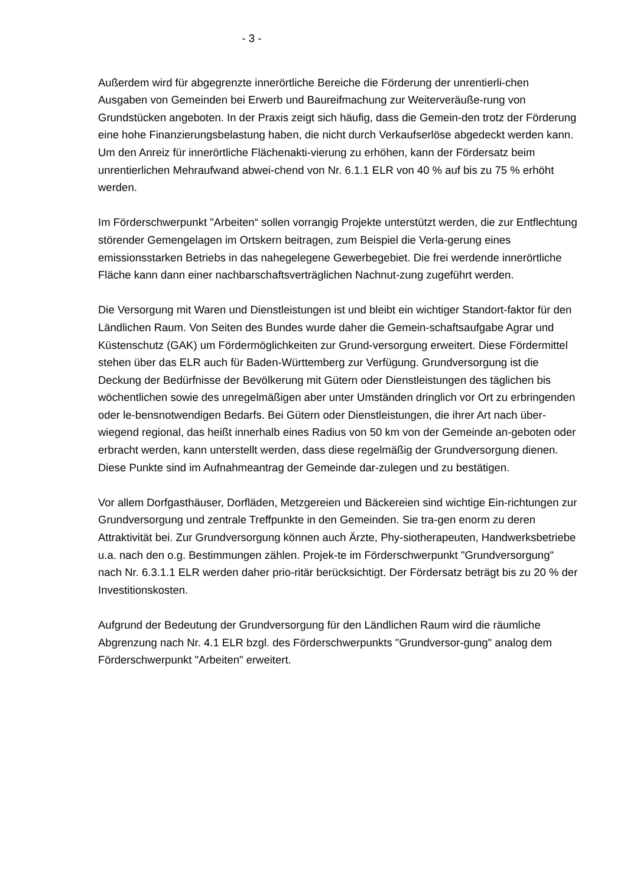- 3 -
Außerdem wird für abgegrenzte innerörtliche Bereiche die Förderung der unrentierli-chen Ausgaben von Gemeinden bei Erwerb und Baureifmachung zur Weiterveräuße-rung von Grundstücken angeboten. In der Praxis zeigt sich häufig, dass die Gemein-den trotz der Förderung eine hohe Finanzierungsbelastung haben, die nicht durch Verkaufserlöse abgedeckt werden kann. Um den Anreiz für innerörtliche Flächenakti-vierung zu erhöhen, kann der Fördersatz beim unrentierlichen Mehraufwand abwei-chend von Nr. 6.1.1 ELR von 40 % auf bis zu 75 % erhöht werden.
Im Förderschwerpunkt "Arbeiten“ sollen vorrangig Projekte unterstützt werden, die zur Entflechtung störender Gemengelagen im Ortskern beitragen, zum Beispiel die Verla-gerung eines emissionsstarken Betriebs in das nahegelegene Gewerbegebiet. Die frei werdende innerörtliche Fläche kann dann einer nachbarschaftsverträglichen Nachnut-zung zugeführt werden.
Die Versorgung mit Waren und Dienstleistungen ist und bleibt ein wichtiger Standort-faktor für den Ländlichen Raum. Von Seiten des Bundes wurde daher die Gemein-schaftsaufgabe Agrar und Küstenschutz (GAK) um Fördermöglichkeiten zur Grund-versorgung erweitert. Diese Fördermittel stehen über das ELR auch für Baden-Württemberg zur Verfügung. Grundversorgung ist die Deckung der Bedürfnisse der Bevölkerung mit Gütern oder Dienstleistungen des täglichen bis wöchentlichen sowie des unregelmäßigen aber unter Umständen dringlich vor Ort zu erbringenden oder le-bensnotwendigen Bedarfs. Bei Gütern oder Dienstleistungen, die ihrer Art nach über-wiegend regional, das heißt innerhalb eines Radius von 50 km von der Gemeinde an-geboten oder erbracht werden, kann unterstellt werden, dass diese regelmäßig der Grundversorgung dienen. Diese Punkte sind im Aufnahmeantrag der Gemeinde dar-zulegen und zu bestätigen.
Vor allem Dorfgasthäuser, Dorfläden, Metzgereien und Bäckereien sind wichtige Ein-richtungen zur Grundversorgung und zentrale Treffpunkte in den Gemeinden. Sie tra-gen enorm zu deren Attraktivität bei. Zur Grundversorgung können auch Ärzte, Phy-siotherapeuten, Handwerksbetriebe u.a. nach den o.g. Bestimmungen zählen. Projek-te im Förderschwerpunkt "Grundversorgung" nach Nr. 6.3.1.1 ELR werden daher prio-ritär berücksichtigt. Der Fördersatz beträgt bis zu 20 % der Investitionskosten.
Aufgrund der Bedeutung der Grundversorgung für den Ländlichen Raum wird die räumliche Abgrenzung nach Nr. 4.1 ELR bzgl. des Förderschwerpunkts "Grundversor-gung" analog dem Förderschwerpunkt "Arbeiten" erweitert.